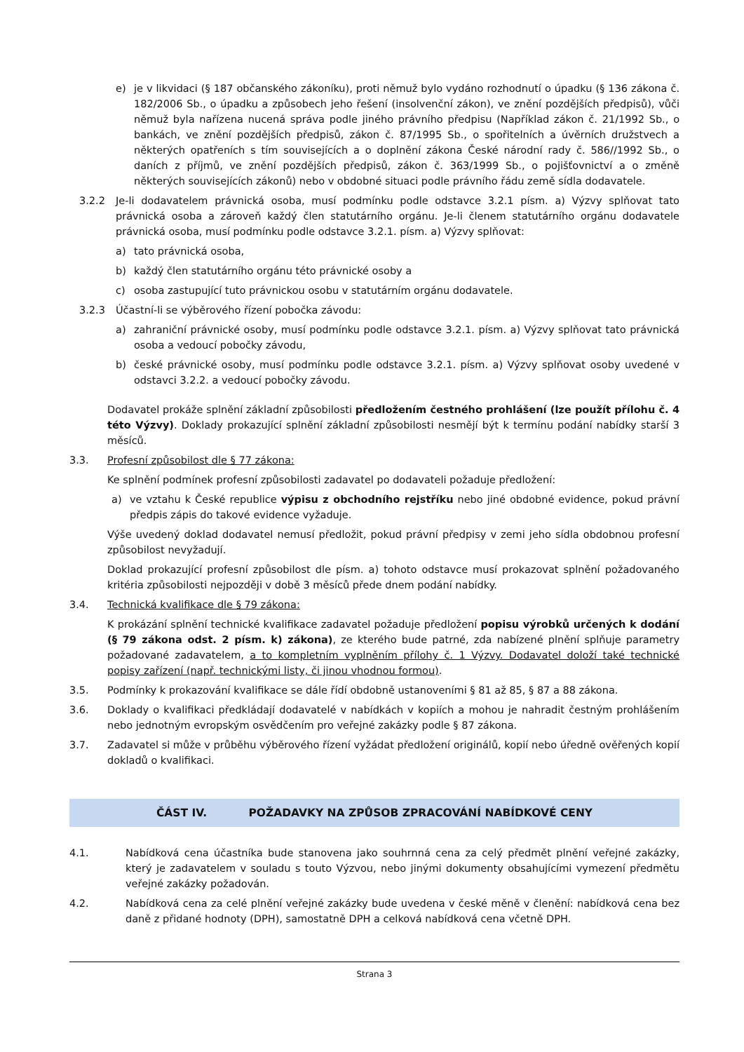e) je v likvidaci (§ 187 občanského zákoníku), proti němuž bylo vydáno rozhodnutí o úpadku (§ 136 zákona č. 182/2006 Sb., o úpadku a způsobech jeho řešení (insolvenční zákon), ve znění pozdějších předpisů), vůči němuž byla nařízena nucená správa podle jiného právního předpisu (Například zákon č. 21/1992 Sb., o bankách, ve znění pozdějších předpisů, zákon č. 87/1995 Sb., o spořitelních a úvěrních družstvech a některých opatřeních s tím souvisejících a o doplnění zákona České národní rady č. 586//1992 Sb., o daních z příjmů, ve znění pozdějších předpisů, zákon č. 363/1999 Sb., o pojišťovnictví a o změně některých souvisejících zákonů) nebo v obdobné situaci podle právního řádu země sídla dodavatele.
3.2.2 Je-li dodavatelem právnická osoba, musí podmínku podle odstavce 3.2.1 písm. a) Výzvy splňovat tato právnická osoba a zároveň každý člen statutárního orgánu. Je-li členem statutárního orgánu dodavatele právnická osoba, musí podmínku podle odstavce 3.2.1. písm. a) Výzvy splňovat:
a) tato právnická osoba,
b) každý člen statutárního orgánu této právnické osoby a
c) osoba zastupující tuto právnickou osobu v statutárním orgánu dodavatele.
3.2.3 Účastní-li se výběrového řízení pobočka závodu:
a) zahraniční právnické osoby, musí podmínku podle odstavce 3.2.1. písm. a) Výzvy splňovat tato právnická osoba a vedoucí pobočky závodu,
b) české právnické osoby, musí podmínku podle odstavce 3.2.1. písm. a) Výzvy splňovat osoby uvedené v odstavci 3.2.2. a vedoucí pobočky závodu.
Dodavatel prokáže splnění základní způsobilosti předložením čestného prohlášení (lze použít přílohu č. 4 této Výzvy). Doklady prokazující splnění základní způsobilosti nesmějí být k termínu podání nabídky starší 3 měsíců.
3.3. Profesní způsobilost dle § 77 zákona:
Ke splnění podmínek profesní způsobilosti zadavatel po dodavateli požaduje předložení:
a) ve vztahu k České republice výpisu z obchodního rejstříku nebo jiné obdobné evidence, pokud právní předpis zápis do takové evidence vyžaduje.
Výše uvedený doklad dodavatel nemusí předložit, pokud právní předpisy v zemi jeho sídla obdobnou profesní způsobilost nevyžadují.
Doklad prokazující profesní způsobilost dle písm. a) tohoto odstavce musí prokazovat splnění požadovaného kritéria způsobilosti nejpozději v době 3 měsíců přede dnem podání nabídky.
3.4. Technická kvalifikace dle § 79 zákona:
K prokázání splnění technické kvalifikace zadavatel požaduje předložení popisu výrobků určených k dodání (§ 79 zákona odst. 2 písm. k) zákona), ze kterého bude patrné, zda nabízené plnění splňuje parametry požadované zadavatelem, a to kompletním vyplněním přílohy č. 1 Výzvy. Dodavatel doloží také technické popisy zařízení (např. technickými listy, či jinou vhodnou formou).
3.5. Podmínky k prokazování kvalifikace se dále řídí obdobně ustanoveními § 81 až 85, § 87 a 88 zákona.
3.6. Doklady o kvalifikaci předkládají dodavatelé v nabídkách v kopiích a mohou je nahradit čestným prohlášením nebo jednotným evropským osvědčením pro veřejné zakázky podle § 87 zákona.
3.7. Zadavatel si může v průběhu výběrového řízení vyžádat předložení originálů, kopií nebo úředně ověřených kopií dokladů o kvalifikaci.
ČÁST IV. POŽADAVKY NA ZPŮSOB ZPRACOVÁNÍ NABÍDKOVÉ CENY
4.1. Nabídková cena účastníka bude stanovena jako souhrnná cena za celý předmět plnění veřejné zakázky, který je zadavatelem v souladu s touto Výzvou, nebo jinými dokumenty obsahujícími vymezení předmětu veřejné zakázky požadován.
4.2. Nabídková cena za celé plnění veřejné zakázky bude uvedena v české měně v členění: nabídková cena bez daně z přidané hodnoty (DPH), samostatně DPH a celková nabídková cena včetně DPH.
Strana 3